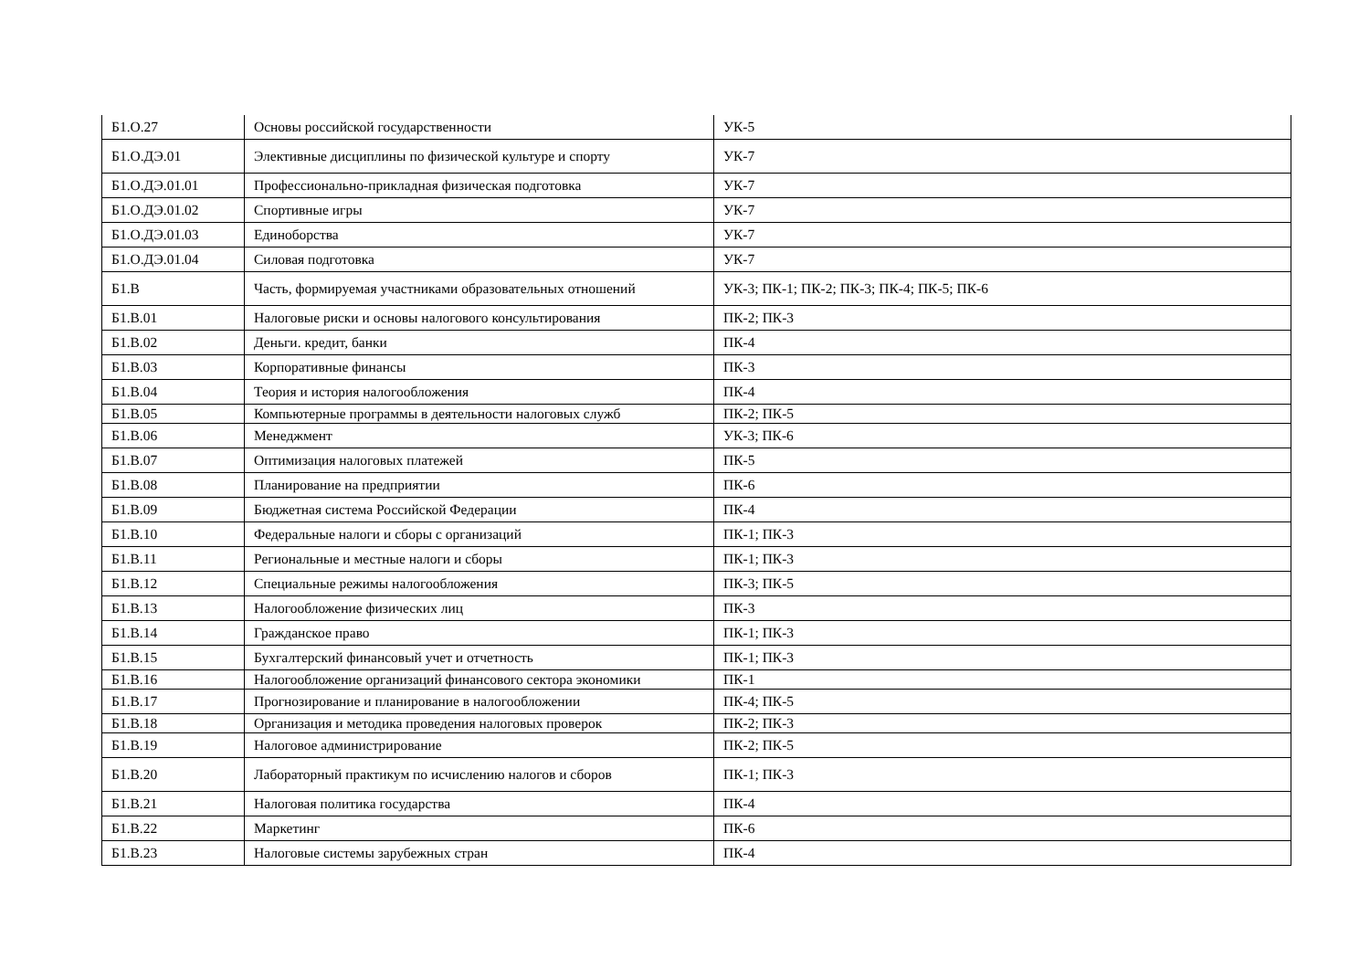| Б1.О.27 | Основы российской государственности | УК-5 |
| Б1.О.ДЭ.01 | Элективные дисциплины по физической культуре и спорту | УК-7 |
| Б1.О.ДЭ.01.01 | Профессионально-прикладная физическая подготовка | УК-7 |
| Б1.О.ДЭ.01.02 | Спортивные игры | УК-7 |
| Б1.О.ДЭ.01.03 | Единоборства | УК-7 |
| Б1.О.ДЭ.01.04 | Силовая подготовка | УК-7 |
| Б1.В | Часть, формируемая участниками образовательных отношений | УК-3; ПК-1; ПК-2; ПК-3; ПК-4; ПК-5; ПК-6 |
| Б1.В.01 | Налоговые риски и основы налогового консультирования | ПК-2; ПК-3 |
| Б1.В.02 | Деньги. кредит, банки | ПК-4 |
| Б1.В.03 | Корпоративные финансы | ПК-3 |
| Б1.В.04 | Теория и история налогообложения | ПК-4 |
| Б1.В.05 | Компьютерные программы в деятельности налоговых служб | ПК-2; ПК-5 |
| Б1.В.06 | Менеджмент | УК-3; ПК-6 |
| Б1.В.07 | Оптимизация налоговых платежей | ПК-5 |
| Б1.В.08 | Планирование на предприятии | ПК-6 |
| Б1.В.09 | Бюджетная система Российской Федерации | ПК-4 |
| Б1.В.10 | Федеральные налоги и сборы с организаций | ПК-1; ПК-3 |
| Б1.В.11 | Региональные и местные налоги и сборы | ПК-1; ПК-3 |
| Б1.В.12 | Специальные режимы налогообложения | ПК-3; ПК-5 |
| Б1.В.13 | Налогообложение физических лиц | ПК-3 |
| Б1.В.14 | Гражданское право | ПК-1; ПК-3 |
| Б1.В.15 | Бухгалтерский финансовый учет и отчетность | ПК-1; ПК-3 |
| Б1.В.16 | Налогообложение организаций финансового сектора экономики | ПК-1 |
| Б1.В.17 | Прогнозирование и планирование в налогообложении | ПК-4; ПК-5 |
| Б1.В.18 | Организация и методика проведения налоговых проверок | ПК-2; ПК-3 |
| Б1.В.19 | Налоговое администрирование | ПК-2; ПК-5 |
| Б1.В.20 | Лабораторный практикум по исчислению налогов и сборов | ПК-1; ПК-3 |
| Б1.В.21 | Налоговая политика государства | ПК-4 |
| Б1.В.22 | Маркетинг | ПК-6 |
| Б1.В.23 | Налоговые системы зарубежных стран | ПК-4 |